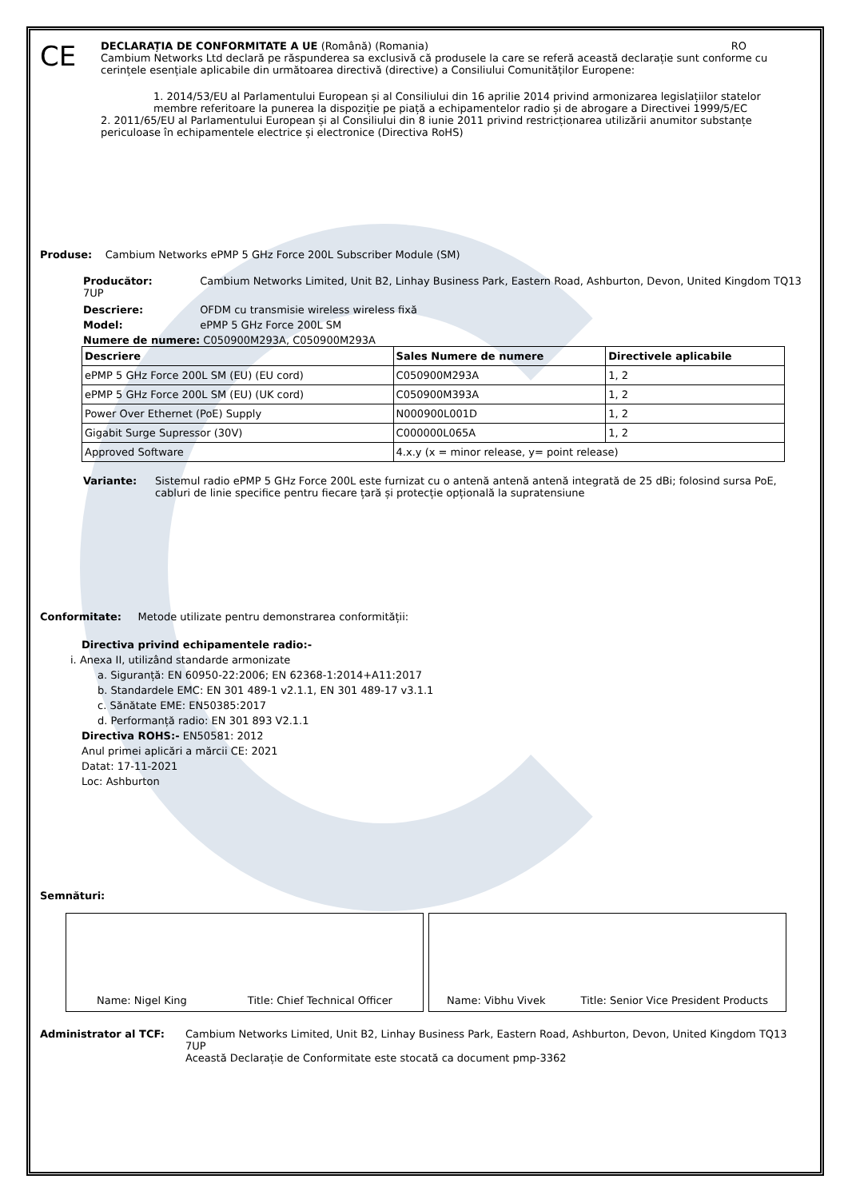CE
DECLARAȚIA DE CONFORMITATE A UE (Română) (Romania) RO
Cambium Networks Ltd declară pe răspunderea sa exclusivă că produsele la care se referă această declarație sunt conforme cu cerințele esențiale aplicabile din următoarea directivă (directive) a Consiliului Comunităților Europene:
1. 2014/53/EU al Parlamentului European și al Consiliului din 16 aprilie 2014 privind armonizarea legislațiilor statelor membre referitoare la punerea la dispoziție pe piață a echipamentelor radio și de abrogare a Directivei 1999/5/EC
2. 2011/65/EU al Parlamentului European și al Consiliului din 8 iunie 2011 privind restricționarea utilizării anumitor substanțe periculoase în echipamentele electrice și electronice (Directiva RoHS)
Produse: Cambium Networks ePMP 5 GHz Force 200L Subscriber Module (SM)
Producător: Cambium Networks Limited, Unit B2, Linhay Business Park, Eastern Road, Ashburton, Devon, United Kingdom TQ13 7UP
Descriere: OFDM cu transmisie wireless wireless fixă
Model: ePMP 5 GHz Force 200L SM
Numere de numere: C050900M293A, C050900M293A
| Descriere | Sales Numere de numere | Directivele aplicabile |
| --- | --- | --- |
| ePMP 5 GHz Force 200L SM (EU) (EU cord) | C050900M293A | 1, 2 |
| ePMP 5 GHz Force 200L SM (EU) (UK cord) | C050900M393A | 1, 2 |
| Power Over Ethernet (PoE) Supply | N000900L001D | 1, 2 |
| Gigabit Surge Supressor (30V) | C000000L065A | 1, 2 |
| Approved Software | 4.x.y (x = minor release, y= point release) | |
Variante: Sistemul radio ePMP 5 GHz Force 200L este furnizat cu o antenă antenă antenă integrată de 25 dBi; folosind sursa PoE, cabluri de linie specifice pentru fiecare țară și protecție opțională la supratensiune
Conformitate: Metode utilizate pentru demonstrarea conformității:
Directiva privind echipamentele radio:-
i. Anexa II, utilizând standarde armonizate
a. Siguranță: EN 60950-22:2006; EN 62368-1:2014+A11:2017
b. Standardele EMC: EN 301 489-1 v2.1.1, EN 301 489-17 v3.1.1
c. Sănătate EME: EN50385:2017
d. Performanță radio: EN 301 893 V2.1.1
Directiva ROHS:- EN50581: 2012
Anul primei aplicări a mărcii CE: 2021
Datat: 17-11-2021
Loc: Ashburton
Semnături:
Name: Nigel King Title: Chief Technical Officer Name: Vibhu Vivek Title: Senior Vice President Products
Administrator al TCF: Cambium Networks Limited, Unit B2, Linhay Business Park, Eastern Road, Ashburton, Devon, United Kingdom TQ13 7UP
Această Declarație de Conformitate este stocată ca document pmp-3362